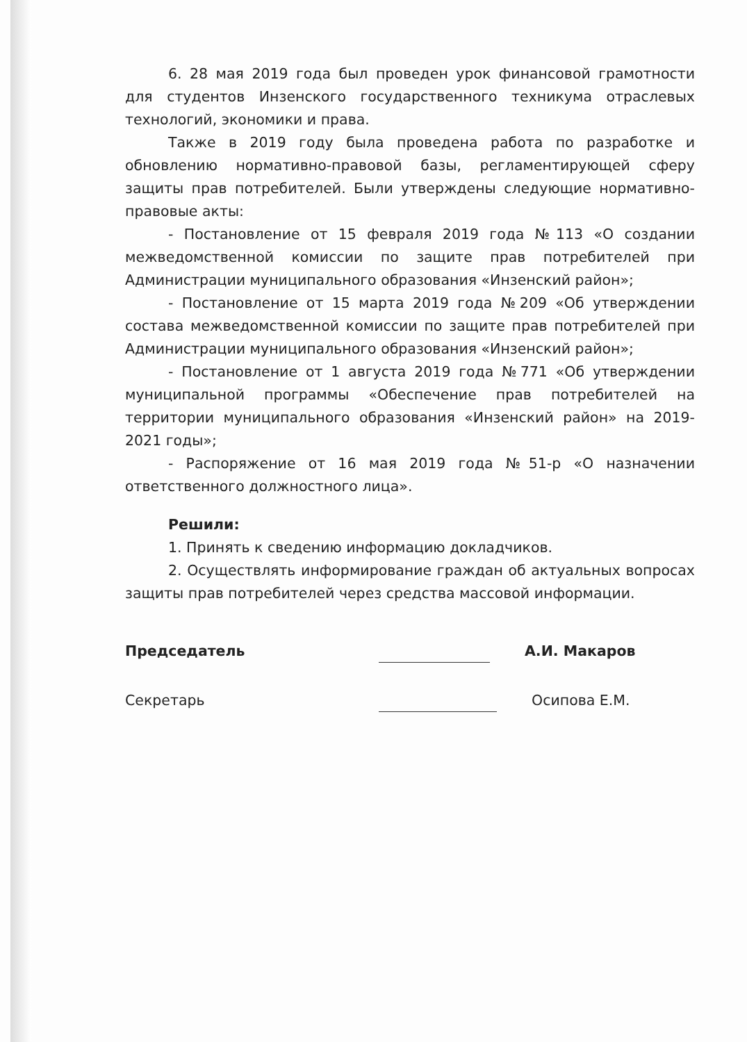6. 28 мая 2019 года был проведен урок финансовой грамотности для студентов Инзенского государственного техникума отраслевых технологий, экономики и права.
Также в 2019 году была проведена работа по разработке и обновлению нормативно-правовой базы, регламентирующей сферу защиты прав потребителей. Были утверждены следующие нормативно-правовые акты:
- Постановление от 15 февраля 2019 года №113 «О создании межведомственной комиссии по защите прав потребителей при Администрации муниципального образования «Инзенский район»;
- Постановление от 15 марта 2019 года №209 «Об утверждении состава межведомственной комиссии по защите прав потребителей при Администрации муниципального образования «Инзенский район»;
- Постановление от 1 августа 2019 года №771 «Об утверждении муниципальной программы «Обеспечение прав потребителей на территории муниципального образования «Инзенский район» на 2019-2021 годы»;
- Распоряжение от 16 мая 2019 года №51-р «О назначении ответственного должностного лица».
Решили:
1. Принять к сведению информацию докладчиков.
2. Осуществлять информирование граждан об актуальных вопросах защиты прав потребителей через средства массовой информации.
Председатель А.И. Макаров
Секретарь Осипова Е.М.